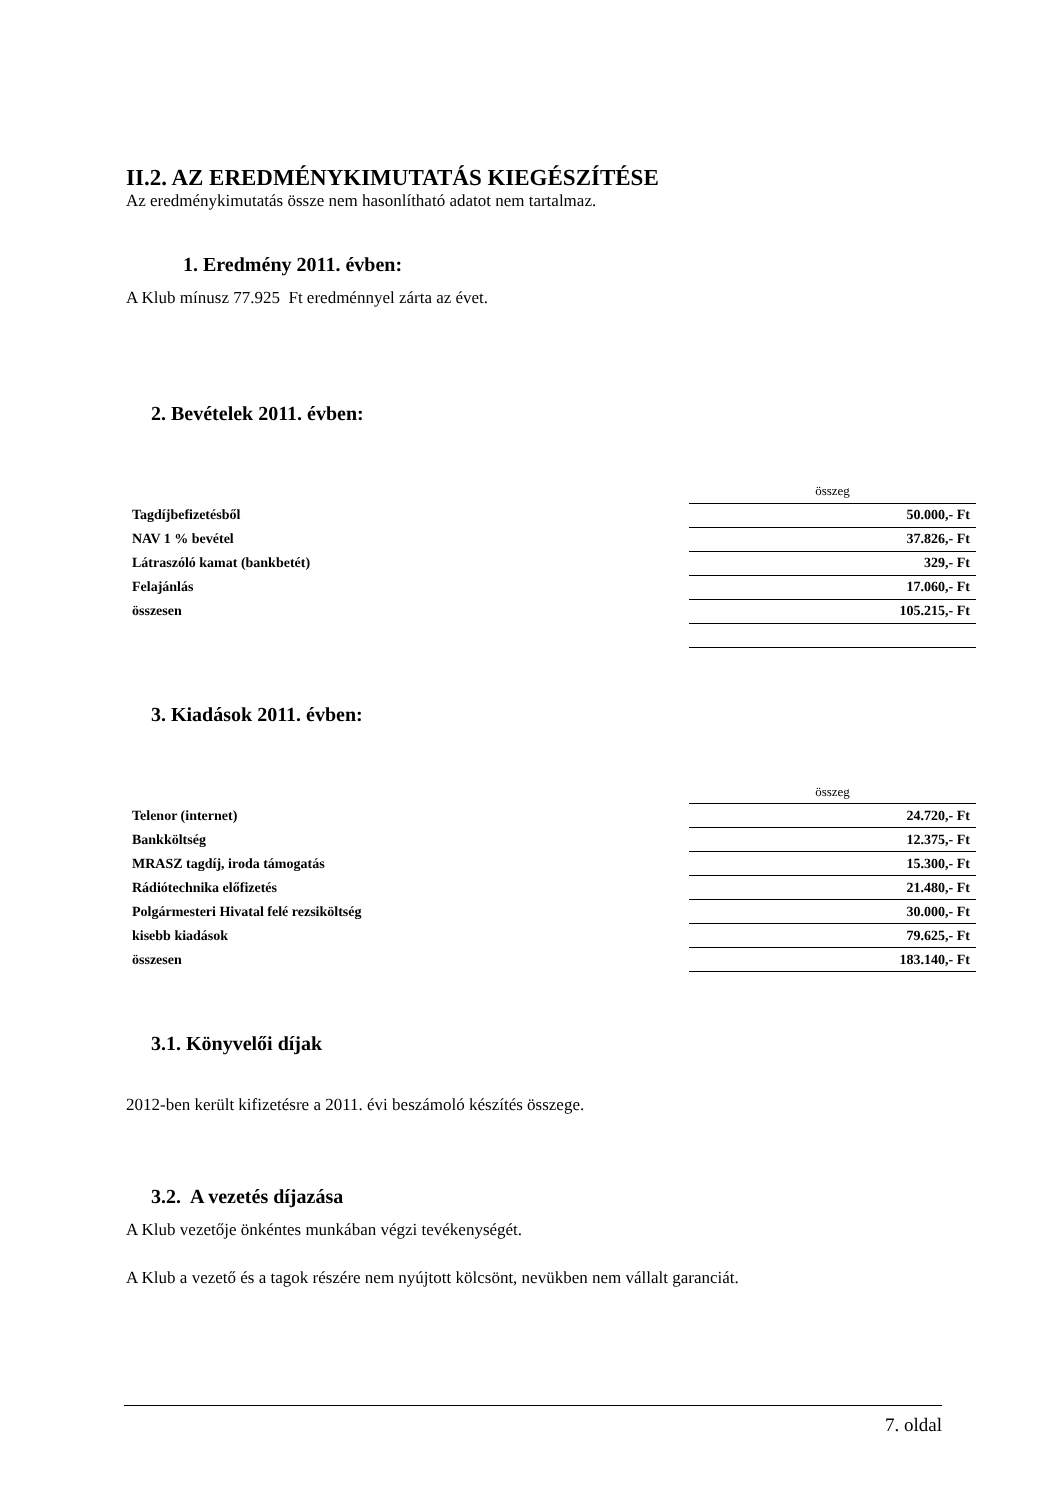II.2. AZ EREDMÉNYKIMUTATÁS KIEGÉSZÍTÉSE
Az eredménykimutatás össze nem hasonlítható adatot nem tartalmaz.
1. Eredmény 2011. évben:
A Klub mínusz 77.925 Ft eredménnyel zárta az évet.
2. Bevételek 2011. évben:
| | összeg |
| Tagdíjbefizetésből | 50.000,- Ft |
| NAV 1 % bevétel | 37.826,- Ft |
| Látraszóló kamat (bankbetét) | 329,- Ft |
| Felajánlás | 17.060,- Ft |
| összesen | 105.215,- Ft |
3. Kiadások 2011. évben:
| | összeg |
| Telenor (internet) | 24.720,- Ft |
| Bankköltség | 12.375,- Ft |
| MRASZ tagdíj, iroda támogatás | 15.300,- Ft |
| Rádiótechnika előfizetés | 21.480,- Ft |
| Polgármesteri Hivatal felé rezsiköltség | 30.000,- Ft |
| kisebb kiadások | 79.625,- Ft |
| összesen | 183.140,- Ft |
3.1. Könyvelői díjak
2012-ben került kifizetésre a 2011. évi beszámoló készítés összege.
3.2. A vezetés díjazása
A Klub vezetője önkéntes munkában végzi tevékenységét.
A Klub a vezető és a tagok részére nem nyújtott kölcsönt, nevükben nem vállalt garanciát.
7. oldal